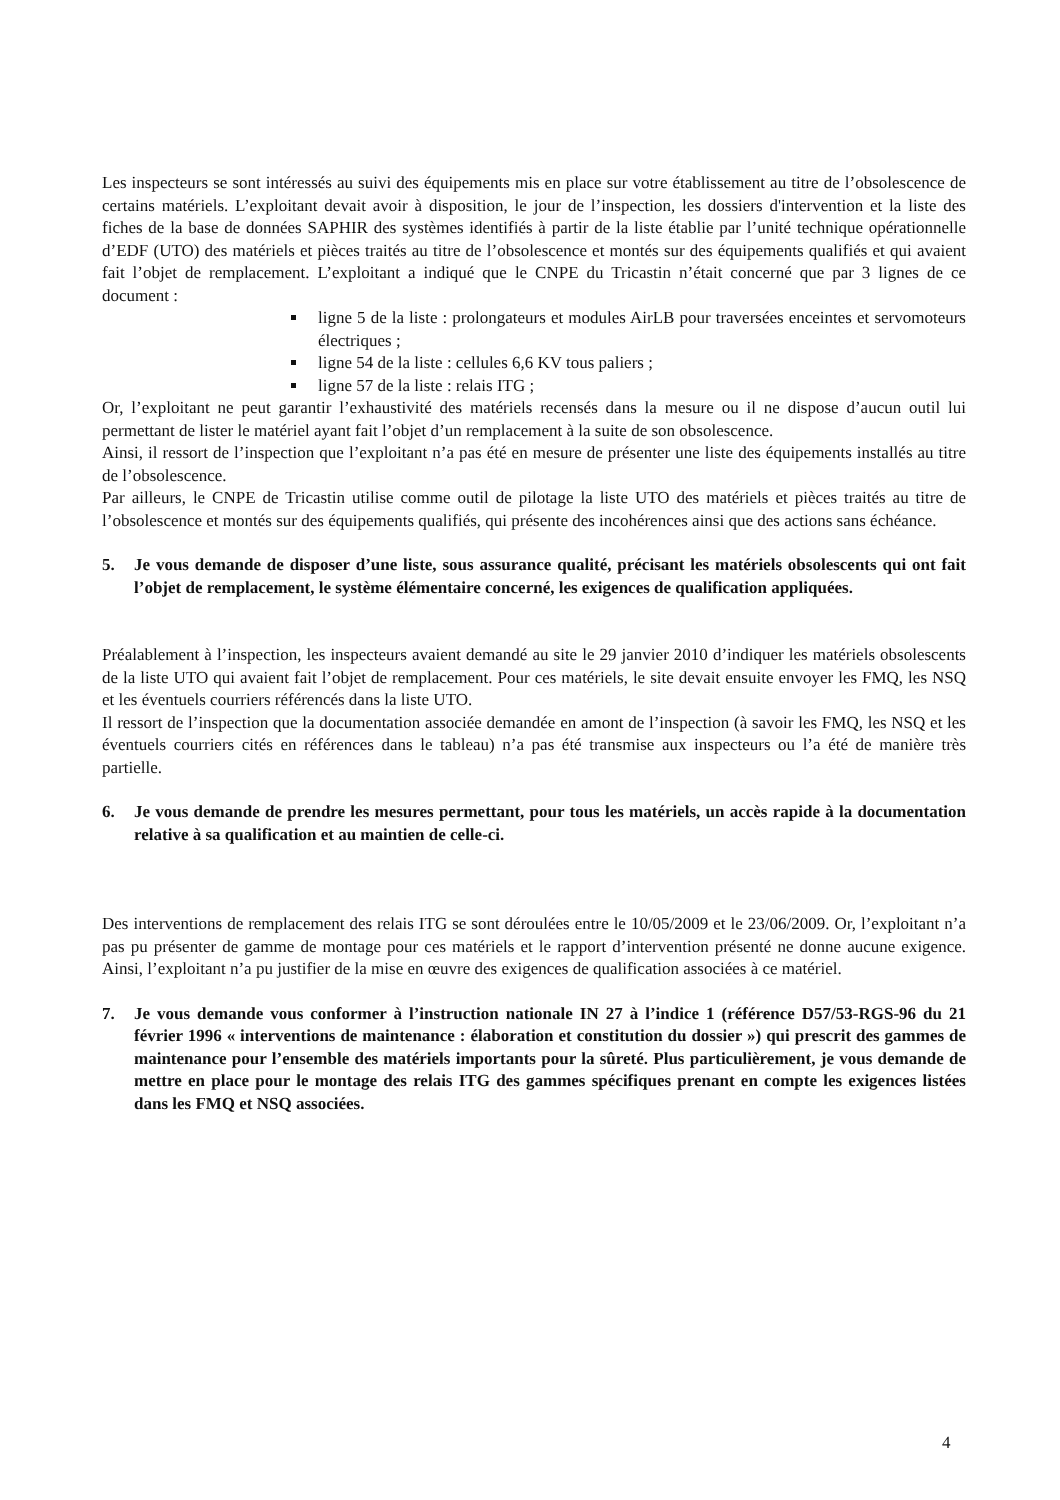Les inspecteurs se sont intéressés au suivi des équipements mis en place sur votre établissement au titre de l’obsolescence de certains matériels. L’exploitant devait avoir à disposition, le jour de l’inspection, les dossiers d'intervention et la liste des fiches de la base de données SAPHIR des systèmes identifiés à partir de la liste établie par l’unité technique opérationnelle d’EDF (UTO) des matériels et pièces traités au titre de l’obsolescence et montés sur des équipements qualifiés et qui avaient fait l’objet de remplacement. L’exploitant a indiqué que le CNPE du Tricastin n’était concerné que par 3 lignes de ce document :
ligne 5 de la liste : prolongateurs et modules AirLB pour traversées enceintes et servomoteurs électriques ;
ligne 54 de la liste : cellules 6,6 KV tous paliers ;
ligne 57 de la liste : relais ITG ;
Or, l’exploitant ne peut garantir l’exhaustivité des matériels recensés dans la mesure ou il ne dispose d’aucun outil lui permettant de lister le matériel ayant fait l’objet d’un remplacement à la suite de son obsolescence.
Ainsi, il ressort de l’inspection que l’exploitant n’a pas été en mesure de présenter une liste des équipements installés au titre de l’obsolescence.
Par ailleurs, le CNPE de Tricastin utilise comme outil de pilotage la liste UTO des matériels et pièces traités au titre de l’obsolescence et montés sur des équipements qualifiés, qui présente des incohérences ainsi que des actions sans échéance.
5. Je vous demande de disposer d’une liste, sous assurance qualité, précisant les matériels obsolescents qui ont fait l’objet de remplacement, le système élémentaire concerné, les exigences de qualification appliquées.
Préalablement à l’inspection, les inspecteurs avaient demandé au site le 29 janvier 2010 d’indiquer les matériels obsolescents de la liste UTO qui avaient fait l’objet de remplacement. Pour ces matériels, le site devait ensuite envoyer les FMQ, les NSQ et les éventuels courriers référencés dans la liste UTO.
Il ressort de l’inspection que la documentation associée demandée en amont de l’inspection (à savoir les FMQ, les NSQ et les éventuels courriers cités en références dans le tableau) n’a pas été transmise aux inspecteurs ou l’a été de manière très partielle.
6. Je vous demande de prendre les mesures permettant, pour tous les matériels, un accès rapide à la documentation relative à sa qualification et au maintien de celle-ci.
Des interventions de remplacement des relais ITG se sont déroulées entre le 10/05/2009 et le 23/06/2009. Or, l’exploitant n’a pas pu présenter de gamme de montage pour ces matériels et le rapport d’intervention présenté ne donne aucune exigence. Ainsi, l’exploitant n’a pu justifier de la mise en œuvre des exigences de qualification associées à ce matériel.
7. Je vous demande vous conformer à l’instruction nationale IN 27 à l’indice 1 (référence D57/53-RGS-96 du 21 février 1996 « interventions de maintenance : élaboration et constitution du dossier ») qui prescrit des gammes de maintenance pour l’ensemble des matériels importants pour la sûreté. Plus particulièrement, je vous demande de mettre en place pour le montage des relais ITG des gammes spécifiques prenant en compte les exigences listées dans les FMQ et NSQ associées.
4